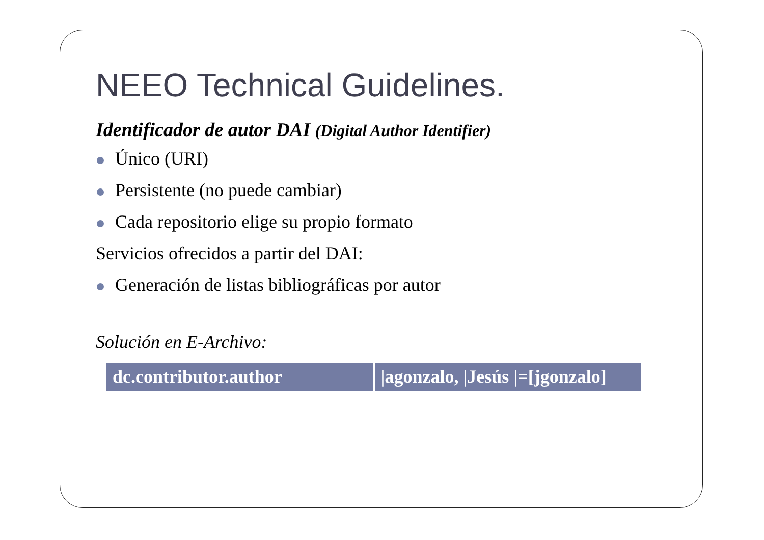NEEO Technical Guidelines.
Identificador de autor DAI (Digital Author Identifier)
Único (URI)
Persistente (no puede cambiar)
Cada repositorio elige su propio formato
Servicios ofrecidos a partir del DAI:
Generación de listas bibliográficas por autor
Solución en E-Archivo:
| dc.contributor.author | /agonzalo, /Jesús /=[jgonzalo] |